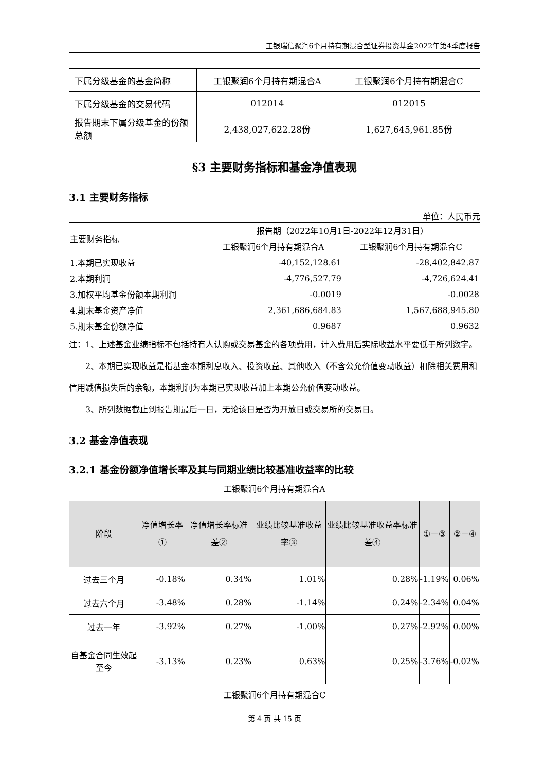工银瑞信聚润6个月持有期混合型证券投资基金2022年第4季度报告
| 下属分级基金的基金简称 | 工银聚润6个月持有期混合A | 工银聚润6个月持有期混合C |
| 下属分级基金的交易代码 | 012014 | 012015 |
| 报告期末下属分级基金的份额总额 | 2,438,027,622.28份 | 1,627,645,961.85份 |
§3 主要财务指标和基金净值表现
3.1 主要财务指标
单位：人民币元
| 主要财务指标 | 报告期（2022年10月1日-2022年12月31日） | |
| | 工银聚润6个月持有期混合A | 工银聚润6个月持有期混合C |
| 1.本期已实现收益 | -40,152,128.61 | -28,402,842.87 |
| 2.本期利润 | -4,776,527.79 | -4,726,624.41 |
| 3.加权平均基金份额本期利润 | -0.0019 | -0.0028 |
| 4.期末基金资产净值 | 2,361,686,684.83 | 1,567,688,945.80 |
| 5.期末基金份额净值 | 0.9687 | 0.9632 |
注：1、上述基金业绩指标不包括持有人认购或交易基金的各项费用，计入费用后实际收益水平要低于所列数字。
2、本期已实现收益是指基金本期利息收入、投资收益、其他收入（不含公允价值变动收益）扣除相关费用和信用减值损失后的余额，本期利润为本期已实现收益加上本期公允价值变动收益。
3、所列数据截止到报告期最后一日，无论该日是否为开放日或交易所的交易日。
3.2 基金净值表现
3.2.1 基金份额净值增长率及其与同期业绩比较基准收益率的比较
工银聚润6个月持有期混合A
| 阶段 | 净值增长率① | 净值增长率标准差② | 业绩比较基准收益率③ | 业绩比较基准收益率标准差④ | ①－③ | ②－④ |
| --- | --- | --- | --- | --- | --- | --- |
| 过去三个月 | -0.18% | 0.34% | 1.01% | 0.28% | -1.19% | 0.06% |
| 过去六个月 | -3.48% | 0.28% | -1.14% | 0.24% | -2.34% | 0.04% |
| 过去一年 | -3.92% | 0.27% | -1.00% | 0.27% | -2.92% | 0.00% |
| 自基金合同生效起至今 | -3.13% | 0.23% | 0.63% | 0.25% | -3.76% | -0.02% |
工银聚润6个月持有期混合C
第 4 页 共 15 页